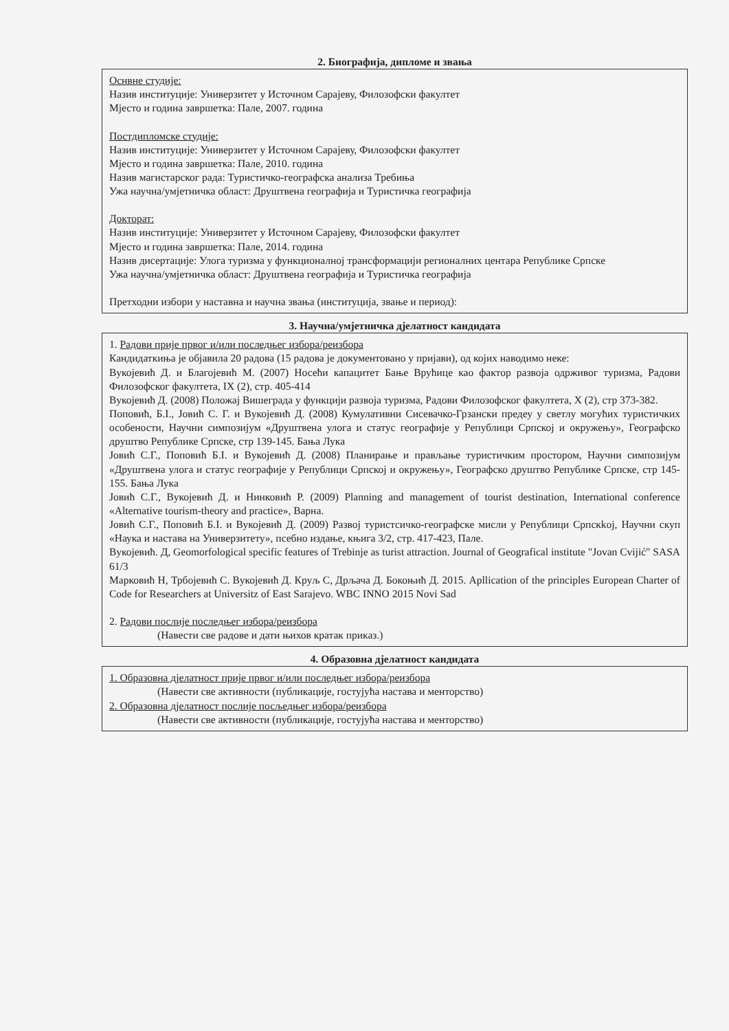2. Биографија, дипломе и звања
Оснвне студије:
Назив институције: Универзитет у Источном Сарајеву, Филозофски факултет
Мјесто и година завршетка: Пале, 2007. година
Постдипломске студије:
Назив институције: Универзитет у Источном Сарајеву, Филозофски факултет
Мјесто и година завршетка: Пале, 2010. година
Назив магистарског рада: Туристичко-географска анализа Требиња
Ужа научна/умјетничка област: Друштвена географија и Туристичка географија
Докторат:
Назив институције: Универзитет у Источном Сарајеву, Филозофски факултет
Мјесто и година завршетка: Пале, 2014. година
Назив дисертације: Улога туризма у функционалној трансформацији регионалних центара Републике Српске
Ужа научна/умјетничка област: Друштвена географија и Туристичка географија
Претходни избори у наставна и научна звања (институција, звање и период):
3. Научна/умјетничка дјелатност кандидата
1. Радови прије првог и/или последњег избора/реизбора
Кандидаткиња је објавила 20 радова (15 радова је документовано у пријави), од којих наводимо неке:
Вукојевић Д. и Благојевић М. (2007) Носећи капацитет Бање Врућице као фактор развоја одрживог туризма, Радови Филозофског факултета, IX (2), стр. 405-414
Вукојевић Д. (2008) Положај Вишеграда у функцији развоја туризма, Радови Филозофског факултета, X (2), стр 373-382.
Поповић, Б.I., Јовић С. Г. и Вукојевић Д. (2008) Кумулативни Сисевачко-Грзански предеу у светлу могућих туристичких особености, Научни симпозијум «Друштвена улога и статус географије у Републици Српској и окружењу», Географско друштво Републике Српске, стр 139-145. Бања Лука
Јовић С.Г., Поповић Б.I. и Вукојевић Д. (2008) Планирање и прављање туристичким простором, Научни симпозијум «Друштвена улога и статус географије у Републици Српској и окружењу», Географско друштво Републике Српске, стр 145-155. Бања Лука
Јовић С.Г., Вукојевић Д. и Нинковић Р. (2009) Planning and management of tourist destination, International conference «Alternative tourism-theory and practice», Варна.
Јовић С.Г., Поповић Б.I. и Вукојевић Д. (2009) Развој туристсичко-географске мисли у Републици Српскkoj, Научни скуп «Наука и настава на Универзитету», псебно издање, књига 3/2, стр. 417-423, Пале.
Вукојевић. Д, Geomorfological specific features of Trebinje as turist attraction. Journal of Geografical institute "Jovan Cvijić" SASA 61/3
Марковић Н, Трбојевић С. Вукојевић Д. Круљ С, Дрљача Д. Бокоњић Д. 2015. Apllication of the principles European Charter of Code for Researchers at Universitz of East Sarajevo. WBC INNO 2015 Novi Sad
2. Радови послије последњег избора/реизбора
(Навести све радове и дати њихов кратак приказ.)
4. Образовна дјелатност кандидата
1. Образовна дјелатност прије првог и/или последњег избора/реизбора
(Навести све активности (публикације, гостујућа настава и менторство)
2. Образовна дјелатност послије посљедњег избора/реизбора
(Навести све активности (публикације, гостујућа настава и менторство)